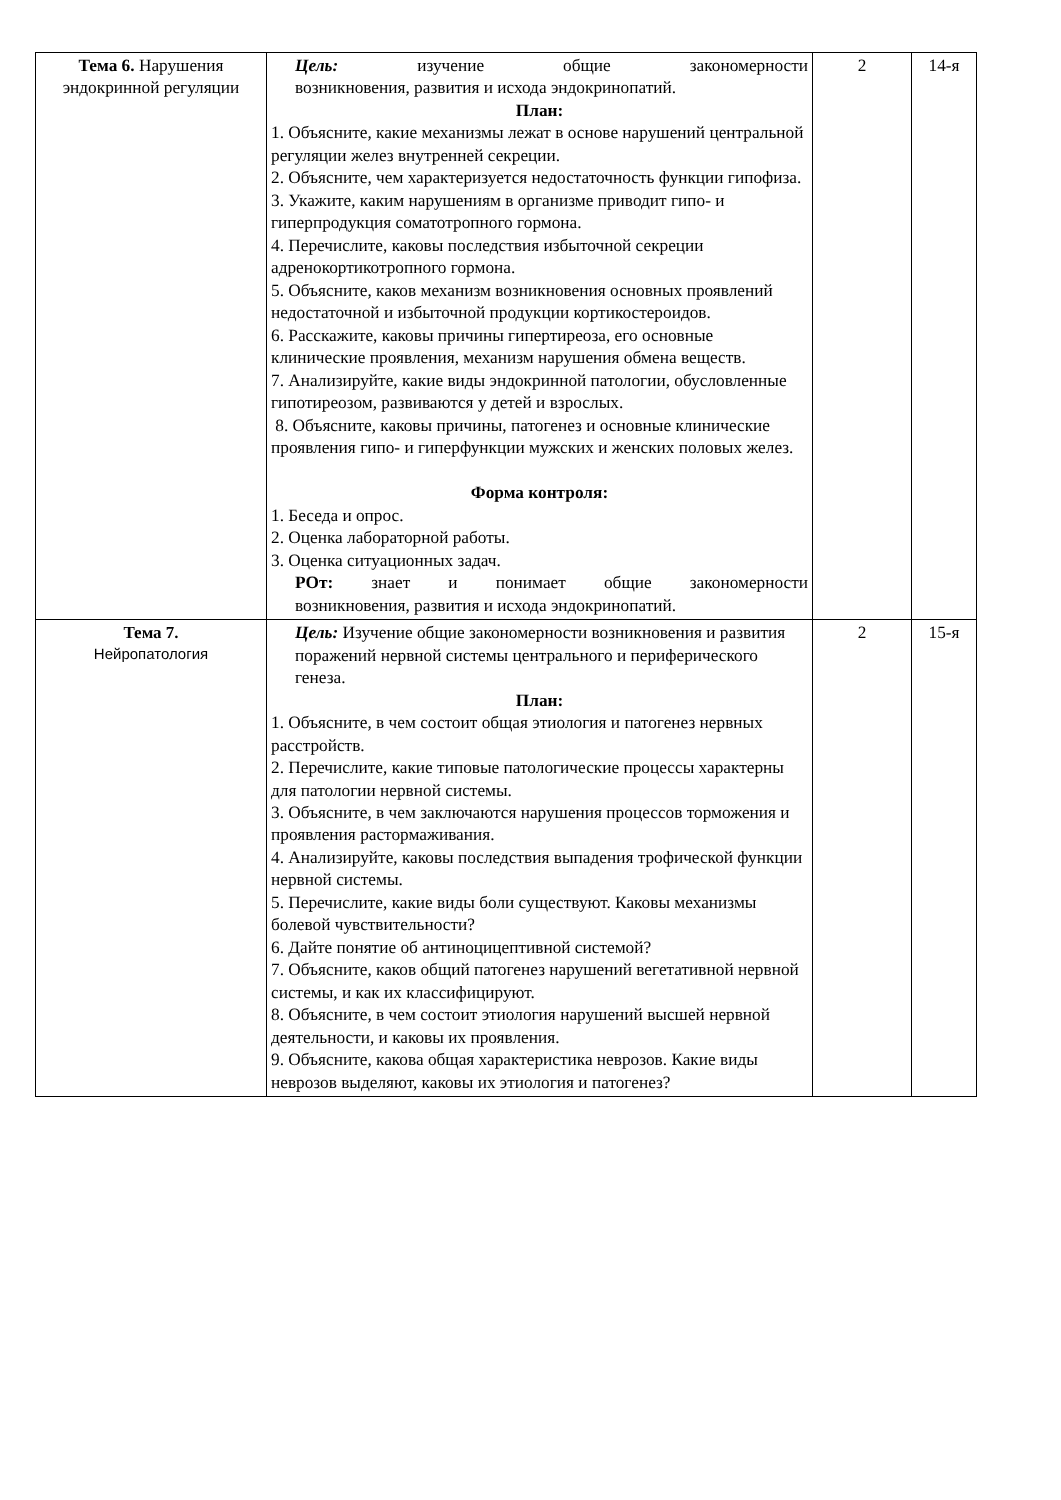| Тема 6. Нарушения эндокринной регуляции | Цель: изучение общие закономерности возникновения, развития и исхода эндокринопатий. План: 1. Объясните, какие механизмы лежат в основе нарушений центральной регуляции желез внутренней секреции. 2. Объясните, чем характеризуется недостаточность функции гипофиза. 3. Укажите, каким нарушениям в организме приводит гипо- и гиперпродукция соматотропного гормона. 4. Перечислите, каковы последствия избыточной секреции адренокортикотропного гормона. 5. Объясните, каков механизм возникновения основных проявлений недостаточной и избыточной продукции кортикостероидов. 6. Расскажите, каковы причины гипертиреоза, его основные клинические проявления, механизм нарушения обмена веществ. 7. Анализируйте, какие виды эндокринной патологии, обусловленные гипотиреозом, развиваются у детей и взрослых. 8. Объясните, каковы причины, патогенез и основные клинические проявления гипо- и гиперфункции мужских и женских половых желез. Форма контроля: 1. Беседа и опрос. 2. Оценка лабораторной работы. 3. Оценка ситуационных задач. РОт: знает и понимает общие закономерности возникновения, развития и исхода эндокринопатий. | 2 | 14-я |
| Тема 7. Нейропатология | Цель: Изучение общие закономерности возникновения и развития поражений нервной системы центрального и периферического генеза. План: 1. Объясните, в чем состоит общая этиология и патогенез нервных расстройств. 2. Перечислите, какие типовые патологические процессы характерны для патологии нервной системы. 3. Объясните, в чем заключаются нарушения процессов торможения и проявления растормаживания. 4. Анализируйте, каковы последствия выпадения трофической функции нервной системы. 5. Перечислите, какие виды боли существуют. Каковы механизмы болевой чувствительности? 6. Дайте понятие об антиноцицептивной системой? 7. Объясните, каков общий патогенез нарушений вегетативной нервной системы, и как их классифицируют. 8. Объясните, в чем состоит этиология нарушений высшей нервной деятельности, и каковы их проявления. 9. Объясните, какова общая характеристика неврозов. Какие виды неврозов выделяют, каковы их этиология и патогенез? | 2 | 15-я |